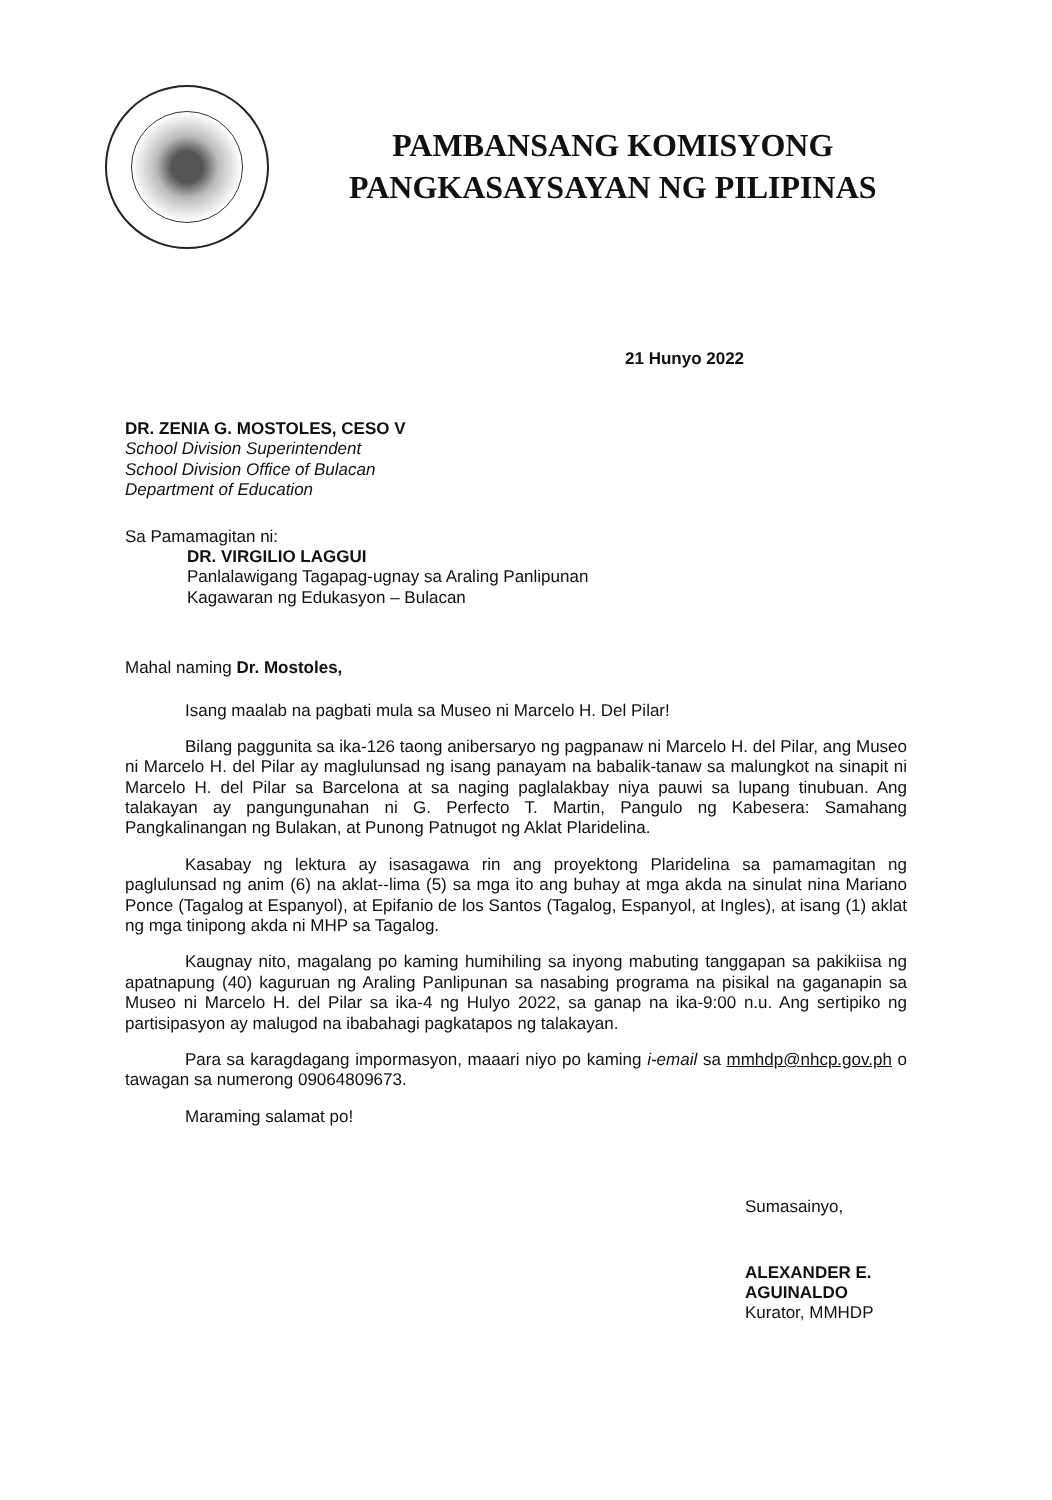PAMBANSANG KOMISYONG
PANGKASAYSAYAN NG PILIPINAS
21 Hunyo 2022
DR. ZENIA G. MOSTOLES, CESO V
School Division Superintendent
School Division Office of Bulacan
Department of Education
Sa Pamamagitan ni:
DR. VIRGILIO LAGGUI
Panlalawigang Tagapag-ugnay sa Araling Panlipunan
Kagawaran ng Edukasyon – Bulacan
Mahal naming Dr. Mostoles,
Isang maalab na pagbati mula sa Museo ni Marcelo H. Del Pilar!
Bilang paggunita sa ika-126 taong anibersaryo ng pagpanaw ni Marcelo H. del Pilar, ang Museo ni Marcelo H. del Pilar ay maglulunsad ng isang panayam na babalik-tanaw sa malungkot na sinapit ni Marcelo H. del Pilar sa Barcelona at sa naging paglalakbay niya pauwi sa lupang tinubuan. Ang talakayan ay pangungunahan ni G. Perfecto T. Martin, Pangulo ng Kabesera: Samahang Pangkalinangan ng Bulakan, at Punong Patnugot ng Aklat Plaridelina.
Kasabay ng lektura ay isasagawa rin ang proyektong Plaridelina sa pamamagitan ng paglulunsad ng anim (6) na aklat--lima (5) sa mga ito ang buhay at mga akda na sinulat nina Mariano Ponce (Tagalog at Espanyol), at Epifanio de los Santos (Tagalog, Espanyol, at Ingles), at isang (1) aklat ng mga tinipong akda ni MHP sa Tagalog.
Kaugnay nito, magalang po kaming humihiling sa inyong mabuting tanggapan sa pakikiisa ng apatnapung (40) kaguruan ng Araling Panlipunan sa nasabing programa na pisikal na gaganapin sa Museo ni Marcelo H. del Pilar sa ika-4 ng Hulyo 2022, sa ganap na ika-9:00 n.u. Ang sertipiko ng partisipasyon ay malugod na ibabahagi pagkatapos ng talakayan.
Para sa karagdagang impormasyon, maaari niyo po kaming i-email sa mmhdp@nhcp.gov.ph o tawagan sa numerong 09064809673.
Maraming salamat po!
Sumasainyo,
ALEXANDER E. AGUINALDO
Kurator, MMHDP